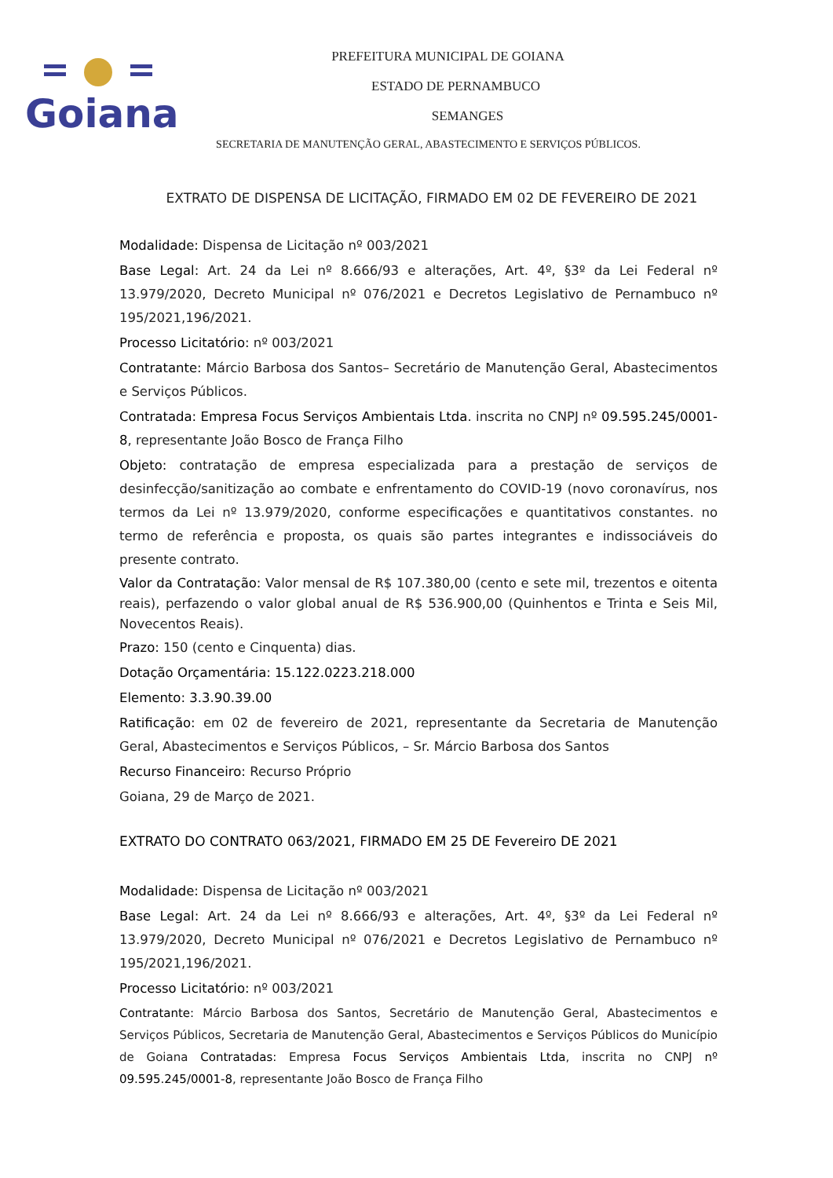Goiana
PREFEITURA MUNICIPAL DE GOIANA
ESTADO DE PERNAMBUCO
SEMANGES
SECRETARIA DE MANUTENÇÃO GERAL, ABASTECIMENTO E SERVIÇOS PÚBLICOS.
EXTRATO DE DISPENSA DE LICITAÇÃO, FIRMADO EM 02 DE FEVEREIRO DE 2021
Modalidade: Dispensa de Licitação nº 003/2021
Base Legal: Art. 24 da Lei nº 8.666/93 e alterações, Art. 4º, §3º da Lei Federal nº 13.979/2020, Decreto Municipal nº 076/2021 e Decretos Legislativo de Pernambuco nº 195/2021,196/2021.
Processo Licitatório: nº 003/2021
Contratante: Márcio Barbosa dos Santos– Secretário de Manutenção Geral, Abastecimentos e Serviços Públicos.
Contratada: Empresa Focus Serviços Ambientais Ltda. inscrita no CNPJ nº 09.595.245/0001-8, representante João Bosco de França Filho
Objeto: contratação de empresa especializada para a prestação de serviços de desinfecção/sanitização ao combate e enfrentamento do COVID-19 (novo coronavírus, nos termos da Lei nº 13.979/2020, conforme especificações e quantitativos constantes. no termo de referência e proposta, os quais são partes integrantes e indissociáveis do presente contrato.
Valor da Contratação: Valor mensal de R$ 107.380,00 (cento e sete mil, trezentos e oitenta reais), perfazendo o valor global anual de R$ 536.900,00 (Quinhentos e Trinta e Seis Mil, Novecentos Reais).
Prazo: 150 (cento e Cinquenta) dias.
Dotação Orçamentária: 15.122.0223.218.000
Elemento: 3.3.90.39.00
Ratificação: em 02 de fevereiro de 2021, representante da Secretaria de Manutenção Geral, Abastecimentos e Serviços Públicos, – Sr. Márcio Barbosa dos Santos
Recurso Financeiro: Recurso Próprio
Goiana, 29 de Março de 2021.
EXTRATO DO CONTRATO 063/2021, FIRMADO EM 25 DE Fevereiro DE 2021
Modalidade: Dispensa de Licitação nº 003/2021
Base Legal: Art. 24 da Lei nº 8.666/93 e alterações, Art. 4º, §3º da Lei Federal nº 13.979/2020, Decreto Municipal nº 076/2021 e Decretos Legislativo de Pernambuco nº 195/2021,196/2021.
Processo Licitatório: nº 003/2021
Contratante: Márcio Barbosa dos Santos, Secretário de Manutenção Geral, Abastecimentos e Serviços Públicos, Secretaria de Manutenção Geral, Abastecimentos e Serviços Públicos do Município de Goiana Contratadas: Empresa Focus Serviços Ambientais Ltda, inscrita no CNPJ nº 09.595.245/0001-8, representante João Bosco de França Filho